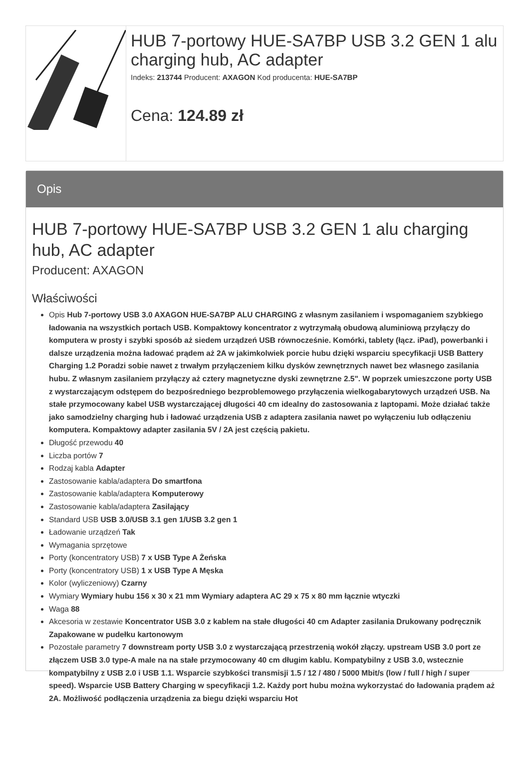HUB 7-portowy HUE-SA7BP USB 3.2 GEN 1 alu charging hub, AC adapter
Indeks: 213744 Producent: AXAGON Kod producenta: HUE-SA7BP
Cena: 124.89 zł
Opis
HUB 7-portowy HUE-SA7BP USB 3.2 GEN 1 alu charging hub, AC adapter
Producent: AXAGON
Właściwości
Opis Hub 7-portowy USB 3.0 AXAGON HUE-SA7BP ALU CHARGING z własnym zasilaniem i wspomaganiem szybkiego ładowania na wszystkich portach USB. Kompaktowy koncentrator z wytrzymałą obudową aluminiową przyłączy do komputera w prosty i szybki sposób aż siedem urządzeń USB równocześnie. Komórki, tablety (łącz. iPad), powerbanki i dalsze urządzenia można ładować prądem aż 2A w jakimkolwiek porcie hubu dzięki wsparciu specyfikacji USB Battery Charging 1.2 Poradzi sobie nawet z trwałym przyłączeniem kilku dysków zewnętrznych nawet bez własnego zasilania hubu. Z własnym zasilaniem przyłączy aż cztery magnetyczne dyski zewnętrzne 2.5". W poprzek umieszczone porty USB z wystarczającym odstępem do bezpośredniego bezproblemowego przyłączenia wielkogabarytowych urządzeń USB. Na stałe przymocowany kabel USB wystarczającej długości 40 cm idealny do zastosowania z laptopami. Może działać także jako samodzielny charging hub i ładować urządzenia USB z adaptera zasilania nawet po wyłączeniu lub odłączeniu komputera. Kompaktowy adapter zasilania 5V / 2A jest częścią pakietu.
Długość przewodu 40
Liczba portów 7
Rodzaj kabla Adapter
Zastosowanie kabla/adaptera Do smartfona
Zastosowanie kabla/adaptera Komputerowy
Zastosowanie kabla/adaptera Zasilający
Standard USB USB 3.0/USB 3.1 gen 1/USB 3.2 gen 1
Ładowanie urządzeń Tak
Wymagania sprzętowe
Porty (koncentratory USB) 7 x USB Type A Żeńska
Porty (koncentratory USB) 1 x USB Type A Męska
Kolor (wyliczeniowy) Czarny
Wymiary Wymiary hubu 156 x 30 x 21 mm Wymiary adaptera AC 29 x 75 x 80 mm łącznie wtyczki
Waga 88
Akcesoria w zestawie Koncentrator USB 3.0 z kablem na stałe długości 40 cm Adapter zasilania Drukowany podręcznik Zapakowane w pudełku kartonowym
Pozostałe parametry 7 downstream porty USB 3.0 z wystarczającą przestrzenią wokół złączy. upstream USB 3.0 port ze złączem USB 3.0 type-A male na na stałe przymocowany 40 cm długim kablu. Kompatybilny z USB 3.0, wstecznie kompatybilny z USB 2.0 i USB 1.1. Wsparcie szybkości transmisji 1.5 / 12 / 480 / 5000 Mbit/s (low / full / high / super speed). Wsparcie USB Battery Charging w specyfikacji 1.2. Każdy port hubu można wykorzystać do ładowania prądem aż 2A. Możliwość podłączenia urządzenia za biegu dzięki wsparciu Hot